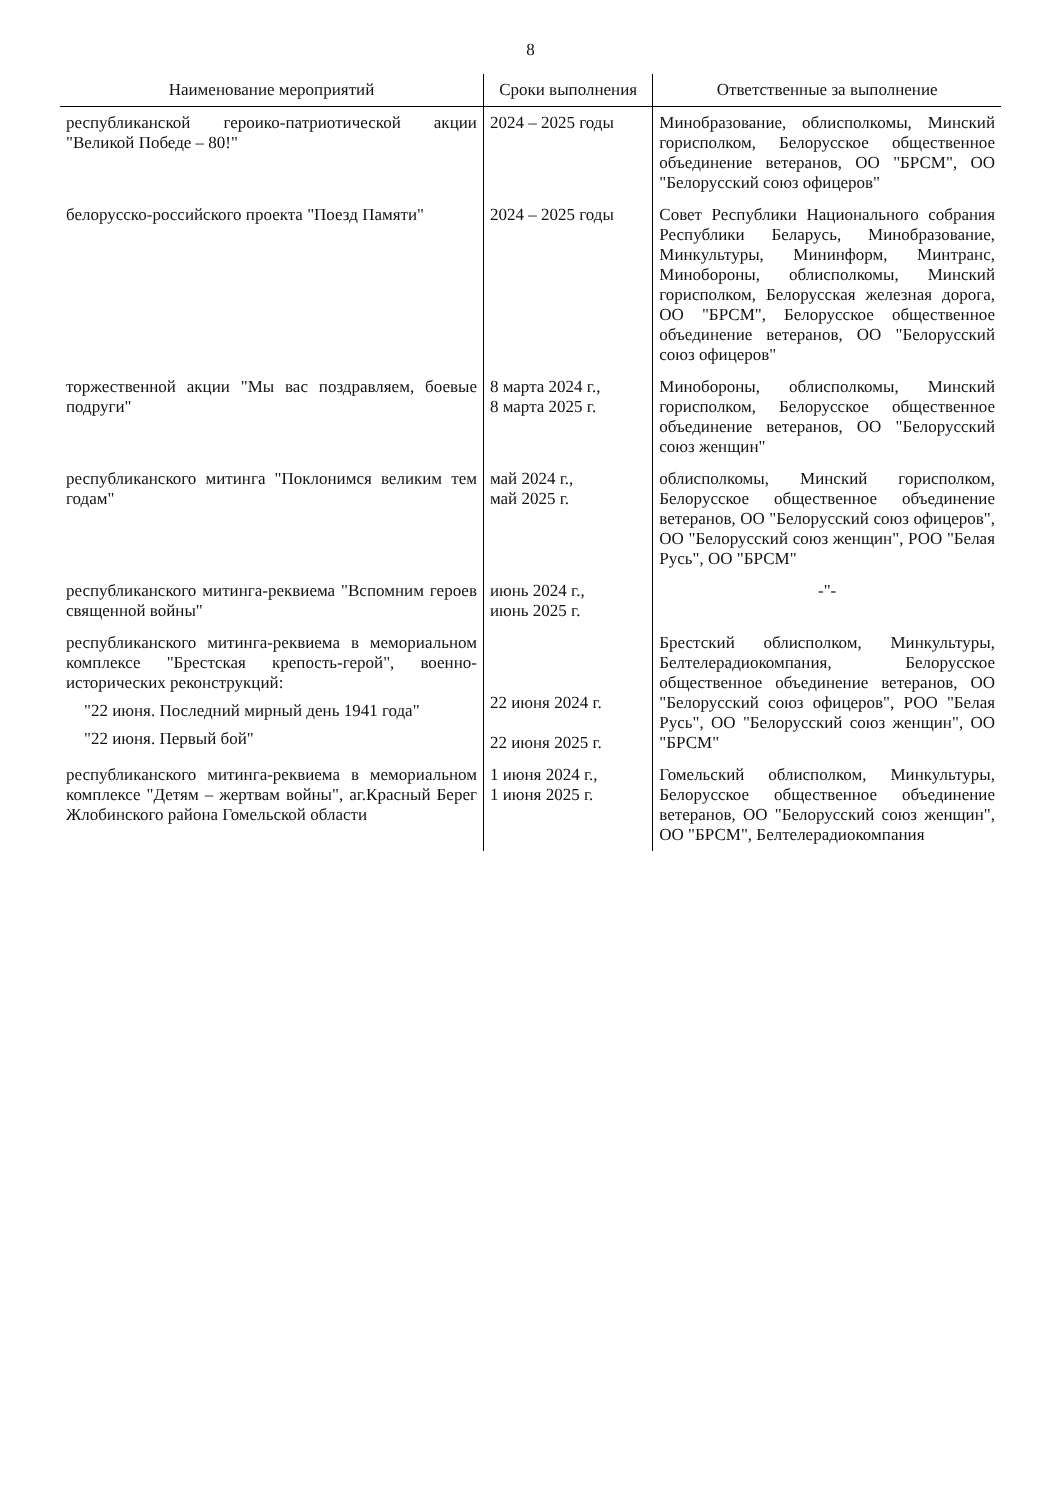8
| Наименование мероприятий | Сроки выполнения | Ответственные за выполнение |
| --- | --- | --- |
| республиканской героико-патриотической акции "Великой Победе – 80!" | 2024 – 2025 годы | Минобразование, облисполкомы, Минский горисполком, Белорусское общественное объединение ветеранов, ОО "БРСМ", ОО "Белорусский союз офицеров" |
| белорусско-российского проекта "Поезд Памяти" | 2024 – 2025 годы | Совет Республики Национального собрания Республики Беларусь, Минобразование, Минкультуры, Мининформ, Минтранс, Минобороны, облисполкомы, Минский горисполком, Белорусская железная дорога, ОО "БРСМ", Белорусское общественное объединение ветеранов, ОО "Белорусский союз офицеров" |
| торжественной акции "Мы вас поздравляем, боевые подруги" | 8 марта 2024 г., 8 марта 2025 г. | Минобороны, облисполкомы, Минский горисполком, Белорусское общественное объединение ветеранов, ОО "Белорусский союз женщин" |
| республиканского митинга "Поклонимся великим тем годам" | май 2024 г., май 2025 г. | облисполкомы, Минский горисполком, Белорусское общественное объединение ветеранов, ОО "Белорусский союз офицеров", ОО "Белорусский союз женщин", РОО "Белая Русь", ОО "БРСМ" |
| республиканского митинга-реквиема "Вспомним героев священной войны" | июнь 2024 г., июнь 2025 г. | -"- |
| республиканского митинга-реквиема в мемориальном комплексе "Брестская крепость-герой", военно-исторических реконструкций: "22 июня. Последний мирный день 1941 года" "22 июня. Первый бой" | 22 июня 2024 г. 22 июня 2025 г. | Брестский облисполком, Минкультуры, Белтелерадиокомпания, Белорусское общественное объединение ветеранов, ОО "Белорусский союз офицеров", РОО "Белая Русь", ОО "Белорусский союз женщин", ОО "БРСМ" |
| республиканского митинга-реквиема в мемориальном комплексе "Детям – жертвам войны", аг.Красный Берег Жлобинского района Гомельской области | 1 июня 2024 г., 1 июня 2025 г. | Гомельский облисполком, Минкультуры, Белорусское общественное объединение ветеранов, ОО "Белорусский союз женщин", ОО "БРСМ", Белтелерадиокомпания |